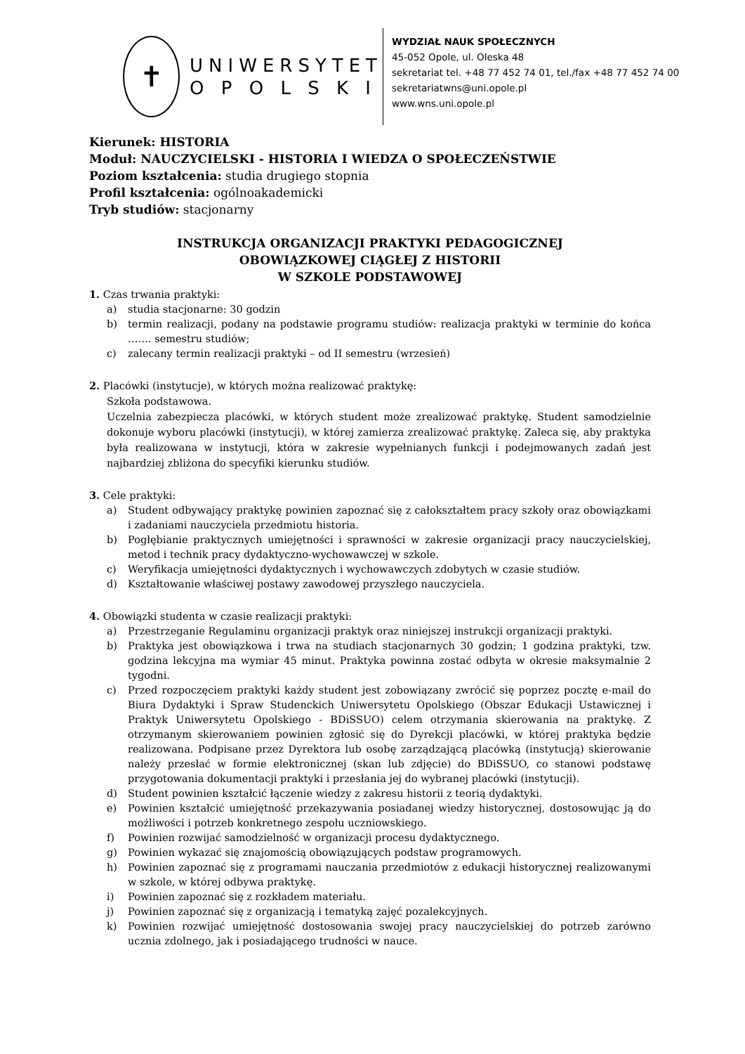✝
UNIWERSYTET
O P O L S K I
WYDZIAŁ NAUK SPOŁECZNYCH
45-052 Opole, ul. Oleska 48
sekretariat tel. +48 77 452 74 01, tel./fax +48 77 452 74 00
sekretariatwns@uni.opole.pl
www.wns.uni.opole.pl
Kierunek: HISTORIA
Moduł: NAUCZYCIELSKI - HISTORIA I WIEDZA O SPOŁECZEŃSTWIE
Poziom kształcenia: studia drugiego stopnia
Profil kształcenia: ogólnoakademicki
Tryb studiów: stacjonarny
INSTRUKCJA ORGANIZACJI PRAKTYKI PEDAGOGICZNEJ
OBOWIĄZKOWEJ CIĄGŁEJ Z HISTORII
W SZKOLE PODSTAWOWEJ
1. Czas trwania praktyki:
a) studia stacjonarne: 30 godzin
b) termin realizacji, podany na podstawie programu studiów: realizacja praktyki w terminie do końca ……. semestru studiów;
c) zalecany termin realizacji praktyki – od II semestru (wrzesień)
2. Placówki (instytucje), w których można realizować praktykę:
Szkoła podstawowa.
Uczelnia zabezpiecza placówki, w których student może zrealizować praktykę. Student samodzielnie dokonuje wyboru placówki (instytucji), w której zamierza zrealizować praktykę. Zaleca się, aby praktyka była realizowana w instytucji, która w zakresie wypełnianych funkcji i podejmowanych zadań jest najbardziej zbliżona do specyfiki kierunku studiów.
3. Cele praktyki:
a) Student odbywający praktykę powinien zapoznać się z całokształtem pracy szkoły oraz obowiązkami i zadaniami nauczyciela przedmiotu historia.
b) Pogłębianie praktycznych umiejętności i sprawności w zakresie organizacji pracy nauczycielskiej, metod i technik pracy dydaktyczno-wychowawczej w szkole.
c) Weryfikacja umiejętności dydaktycznych i wychowawczych zdobytych w czasie studiów.
d) Kształtowanie właściwej postawy zawodowej przyszłego nauczyciela.
4. Obowiązki studenta w czasie realizacji praktyki:
a) Przestrzeganie Regulaminu organizacji praktyk oraz niniejszej instrukcji organizacji praktyki.
b) Praktyka jest obowiązkowa i trwa na studiach stacjonarnych 30 godzin; 1 godzina praktyki, tzw. godzina lekcyjna ma wymiar 45 minut. Praktyka powinna zostać odbyta w okresie maksymalnie 2 tygodni.
c) Przed rozpoczęciem praktyki każdy student jest zobowiązany zwrócić się poprzez pocztę e-mail do Biura Dydaktyki i Spraw Studenckich Uniwersytetu Opolskiego (Obszar Edukacji Ustawicznej i Praktyk Uniwersytetu Opolskiego - BDiSSUO) celem otrzymania skierowania na praktykę. Z otrzymanym skierowaniem powinien zgłosić się do Dyrekcji placówki, w której praktyka będzie realizowana. Podpisane przez Dyrektora lub osobę zarządzającą placówką (instytucją) skierowanie należy przesłać w formie elektronicznej (skan lub zdjęcie) do BDiSSUO, co stanowi podstawę przygotowania dokumentacji praktyki i przesłania jej do wybranej placówki (instytucji).
d) Student powinien kształcić łączenie wiedzy z zakresu historii z teorią dydaktyki.
e) Powinien kształcić umiejętność przekazywania posiadanej wiedzy historycznej, dostosowując ją do możliwości i potrzeb konkretnego zespołu uczniowskiego.
f) Powinien rozwijać samodzielność w organizacji procesu dydaktycznego.
g) Powinien wykazać się znajomością obowiązujących podstaw programowych.
h) Powinien zapoznać się z programami nauczania przedmiotów z edukacji historycznej realizowanymi w szkole, w której odbywa praktykę.
i) Powinien zapoznać się z rozkładem materiału.
j) Powinien zapoznać się z organizacją i tematyką zajęć pozalekcyjnych.
k) Powinien rozwijać umiejętność dostosowania swojej pracy nauczycielskiej do potrzeb zarówno ucznia zdolnego, jak i posiadającego trudności w nauce.